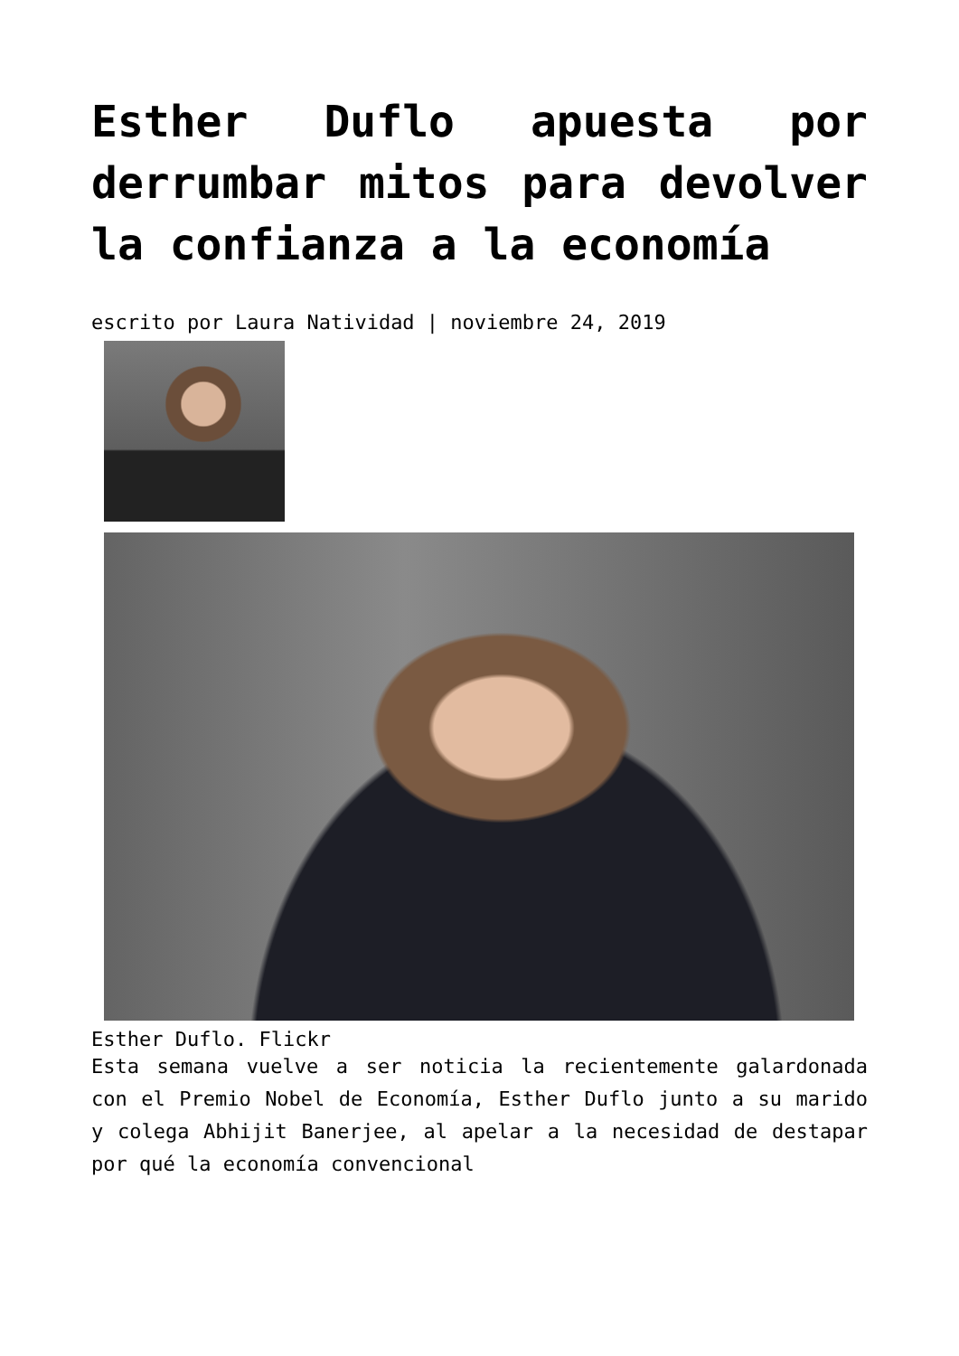Esther Duflo apuesta por derrumbar mitos para devolver la confianza a la economía
escrito por Laura Natividad | noviembre 24, 2019
Esther Duflo. Flickr
Esta semana vuelve a ser noticia la recientemente galardonada con el Premio Nobel de Economía, Esther Duflo junto a su marido y colega Abhijit Banerjee, al apelar a la necesidad de destapar por qué la economía convencional